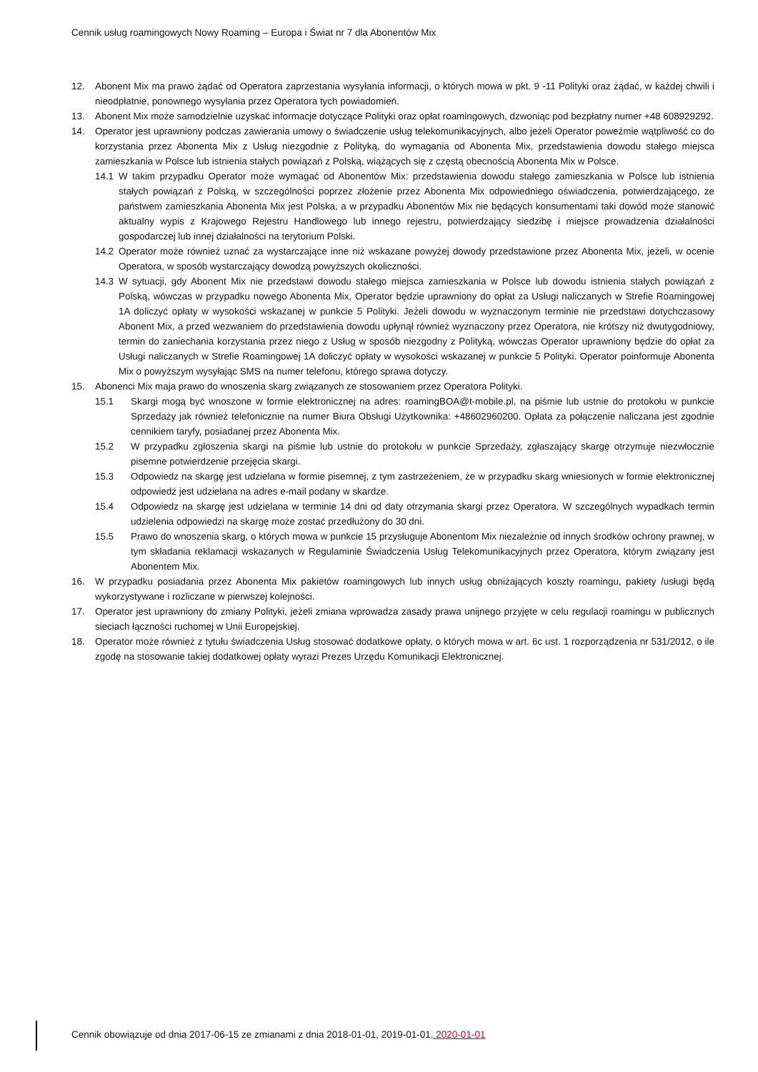Cennik usług roamingowych Nowy Roaming – Europa i Świat nr 7 dla Abonentów Mix
12. Abonent Mix ma prawo żądać od Operatora zaprzestania wysyłania informacji, o których mowa w pkt. 9 -11 Polityki oraz żądać, w każdej chwili i nieodpłatnie, ponownego wysyłania przez Operatora tych powiadomień.
13. Abonent Mix może samodzielnie uzyskać informacje dotyczące Polityki oraz opłat roamingowych, dzwoniąc pod bezpłatny numer +48 608929292.
14. Operator jest uprawniony podczas zawierania umowy o świadczenie usług telekomunikacyjnych, albo jeżeli Operator poweźmie wątpliwość co do korzystania przez Abonenta Mix z Usług niezgodnie z Polityką, do wymagania od Abonenta Mix, przedstawienia dowodu stałego miejsca zamieszkania w Polsce lub istnienia stałych powiązań z Polską, wiążących się z częstą obecnością Abonenta Mix w Polsce.
14.1 W takim przypadku Operator może wymagać od Abonentów Mix: przedstawienia dowodu stałego zamieszkania w Polsce lub istnienia stałych powiązań z Polską, w szczególności poprzez złożenie przez Abonenta Mix odpowiedniego oświadczenia, potwierdzającego, ze państwem zamieszkania Abonenta Mix jest Polska, a w przypadku Abonentów Mix nie będących konsumentami taki dowód może stanowić aktualny wypis z Krajowego Rejestru Handlowego lub innego rejestru, potwierdzający siedzibę i miejsce prowadzenia działalności gospodarczej lub innej działalności na terytorium Polski.
14.2 Operator może również uznać za wystarczające inne niż wskazane powyżej dowody przedstawione przez Abonenta Mix, jeżeli, w ocenie Operatora, w sposób wystarczający dowodzą powyższych okoliczności.
14.3 W sytuacji, gdy Abonent Mix nie przedstawi dowodu stałego miejsca zamieszkania w Polsce lub dowodu istnienia stałych powiązań z Polską, wówczas w przypadku nowego Abonenta Mix, Operator będzie uprawniony do opłat za Usługi naliczanych w Strefie Roamingowej 1A doliczyć opłaty w wysokości wskazanej w punkcie 5 Polityki. Jeżeli dowodu w wyznaczonym terminie nie przedstawi dotychczasowy Abonent Mix, a przed wezwaniem do przedstawienia dowodu upłynął również wyznaczony przez Operatora, nie krótszy niż dwutygodniowy, termin do zaniechania korzystania przez niego z Usług w sposób niezgodny z Polityką, wówczas Operator uprawniony będzie do opłat za Usługi naliczanych w Strefie Roamingowej 1A doliczyć opłaty w wysokości wskazanej w punkcie 5 Polityki. Operator poinformuje Abonenta Mix o powyższym wysyłając SMS na numer telefonu, którego sprawa dotyczy.
15. Abonenci Mix maja prawo do wnoszenia skarg związanych ze stosowaniem przez Operatora Polityki.
15.1 Skargi mogą być wnoszone w formie elektronicznej na adres: roamingBOA@t-mobile.pl, na piśmie lub ustnie do protokołu w punkcie Sprzedaży jak również telefonicznie na numer Biura Obsługi Użytkownika: +48602960200. Opłata za połączenie naliczana jest zgodnie cennikiem taryfy, posiadanej przez Abonenta Mix.
15.2 W przypadku zgłoszenia skargi na piśmie lub ustnie do protokołu w punkcie Sprzedaży, zgłaszający skargę otrzymuje niezwłocznie pisemne potwierdzenie przejęcia skargi.
15.3 Odpowiedz na skargę jest udzielana w formie pisemnej, z tym zastrzeżeniem, że w przypadku skarg wniesionych w formie elektronicznej odpowiedź jest udzielana na adres e-mail podany w skardze.
15.4 Odpowiedz na skargę jest udzielana w terminie 14 dni od daty otrzymania skargi przez Operatora. W szczególnych wypadkach termin udzielenia odpowiedzi na skargę może zostać przedłużony do 30 dni.
15.5 Prawo do wnoszenia skarg, o których mowa w punkcie 15 przysługuje Abonentom Mix niezależnie od innych środków ochrony prawnej, w tym składania reklamacji wskazanych w Regulaminie Świadczenia Usług Telekomunikacyjnych przez Operatora, którym związany jest Abonentem Mix.
16. W przypadku posiadania przez Abonenta Mix pakietów roamingowych lub innych usług obniżających koszty roamingu, pakiety /usługi będą wykorzystywane i rozliczane w pierwszej kolejności.
17. Operator jest uprawniony do zmiany Polityki, jeżeli zmiana wprowadza zasady prawa unijnego przyjęte w celu regulacji roamingu w publicznych sieciach łączności ruchomej w Unii Europejskiej.
18. Operator może również z tytułu świadczenia Usług stosować dodatkowe opłaty, o których mowa w art. 6c ust. 1 rozporządzenia nr 531/2012, o ile zgodę na stosowanie takiej dodatkowej opłaty wyrazi Prezes Urzędu Komunikacji Elektronicznej.
Cennik obowiązuje od dnia 2017-06-15 ze zmianami z dnia 2018-01-01, 2019-01-01, 2020-01-01